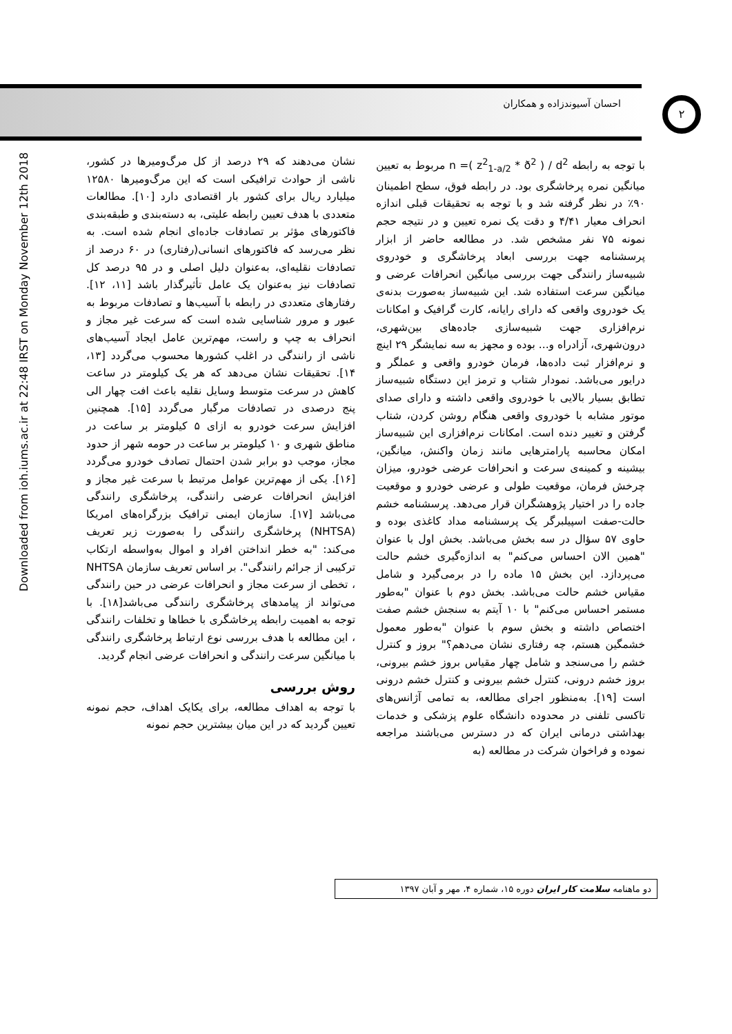احسان آسیوندزاده و همکاران ۲
Downloaded from ioh.iums.ac.ir at 22:48 IRST on Monday November 12th 2018
نشان می‌دهند که ۲۹ درصد از کل مرگ‌ومیرها در کشور، ناشی از حوادث ترافیکی است که این مرگ‌ومیرها ۱۲۵۸۰ میلیارد ریال برای کشور بار اقتصادی دارد [۱۰]. مطالعات متعددی با هدف تعیین رابطه علیتی، به دسته‌بندی و طبقه‌بندی فاکتورهای مؤثر بر تصادفات جاده‌ای انجام شده است. به نظر می‌رسد که فاکتورهای انسانی(رفتاری) در ۶۰ درصد از تصادفات نقلیه‌ای، به‌عنوان دلیل اصلی و در ۹۵ درصد کل تصادفات نیز به‌عنوان یک عامل تأثیرگذار باشد [۱۱، ۱۲]. رفتارهای متعددی در رابطه با آسیب‌ها و تصادفات مربوط به عبور و مرور شناسایی شده است که سرعت غیر مجاز و انحراف به چپ و راست، مهم‌ترین عامل ایجاد آسیب‌های ناشی از رانندگی در اغلب کشورها محسوب می‌گردد [۱۳، ۱۴]. تحقیقات نشان می‌دهد که هر یک کیلومتر در ساعت کاهش در سرعت متوسط وسایل نقلیه باعث افت چهار الی پنج درصدی در تصادفات مرگبار می‌گردد [۱۵]. همچنین افزایش سرعت خودرو به ازای ۵ کیلومتر بر ساعت در مناطق شهری و ۱۰ کیلومتر بر ساعت در حومه شهر از حدود مجاز، موجب دو برابر شدن احتمال تصادف خودرو می‌گردد [۱۶]. یکی از مهم‌ترین عوامل مرتبط با سرعت غیر مجاز و افزایش انحرافات عرضی رانندگی، پرخاشگری رانندگی می‌باشد [۱۷]. سازمان ایمنی ترافیک بزرگراه‌های امریکا (NHTSA) پرخاشگری رانندگی را به‌صورت زیر تعریف می‌کند: "به خطر انداختن افراد و اموال به‌واسطه ارتکاب ترکیبی از جرائم رانندگی". بر اساس تعریف سازمان NHTSA ، تخطی از سرعت مجاز و انحرافات عرضی در حین رانندگی می‌تواند از پیامدهای پرخاشگری رانندگی می‌باشد[۱۸]. با توجه به اهمیت رابطه پرخاشگری با خطاها و تخلفات رانندگی ، این مطالعه با هدف بررسی نوع ارتباط پرخاشگری رانندگی با میانگین سرعت رانندگی و انحرافات عرضی انجام گردید.
روش بررسی
با توجه به اهداف مطالعه، برای یکایک اهداف، حجم نمونه تعیین گردید که در این میان بیشترین حجم نمونه
با توجه به رابطه n =( z<sup>2</sup><sub>1-a/2</sub> * ð<sup>2</sup> ) / d<sup>2</sup> مربوط به تعیین میانگین نمره پرخاشگری بود. در رابطه فوق، سطح اطمینان ۹۰٪ در نظر گرفته شد و با توجه به تحقیقات قبلی اندازه انحراف معیار ۴/۴۱ و دقت یک نمره تعیین و در نتیجه حجم نمونه ۷۵ نفر مشخص شد. در مطالعه حاضر از ابزار پرسشنامه جهت بررسی ابعاد پرخاشگری و خودروی شبیه‌ساز رانندگی جهت بررسی میانگین انحرافات عرضی و میانگین سرعت استفاده شد. این شبیه‌ساز به‌صورت بدنه‌ی یک خودروی واقعی که دارای رایانه، کارت گرافیک و امکانات نرم‌افزاری جهت شبیه‌سازی جاده‌های بین‌شهری، درون‌شهری، آزادراه و... بوده و مجهز به سه نمایشگر ۲۹ اینچ و نرم‌افزار ثبت داده‌ها، فرمان خودرو واقعی و عملگر و درایور می‌باشد. نمودار شتاب و ترمز این دستگاه شبیه‌ساز تطابق بسیار بالایی با خودروی واقعی داشته و دارای صدای موتور مشابه با خودروی واقعی هنگام روشن کردن، شتاب گرفتن و تغییر دنده است. امکانات نرم‌افزاری این شبیه‌ساز امکان محاسبه پارامترهایی مانند زمان واکنش، میانگین، بیشینه و کمینه‌ی سرعت و انحرافات عرضی خودرو، میزان چرخش فرمان، موقعیت طولی و عرضی خودرو و موقعیت جاده را در اختیار پژوهشگران قرار می‌دهد. پرسشنامه خشم حالت-صفت اسپیلبرگر یک پرسشنامه مداد کاغذی بوده و حاوی ۵۷ سؤال در سه بخش می‌باشد. بخش اول با عنوان "همین الان احساس می‌کنم" به اندازه‌گیری خشم حالت می‌پردازد. این بخش ۱۵ ماده را در برمی‌گیرد و شامل مقیاس خشم حالت می‌باشد. بخش دوم با عنوان "به‌طور مستمر احساس می‌کنم" با ۱۰ آیتم به سنجش خشم صفت اختصاص داشته و بخش سوم با عنوان "به‌طور معمول خشمگین هستم، چه رفتاری نشان می‌دهم؟" بروز و کنترل خشم را می‌سنجد و شامل چهار مقیاس بروز خشم بیرونی، بروز خشم درونی، کنترل خشم بیرونی و کنترل خشم درونی است [۱۹]. به‌منظور اجرای مطالعه، به تمامی آژانس‌های تاکسی تلفنی در محدوده دانشگاه علوم پزشکی و خدمات بهداشتی درمانی ایران که در دسترس می‌باشند مراجعه نموده و فراخوان شرکت در مطالعه (به
دو ماهنامه سلامت کار ایران دوره ۱۵، شماره ۴، مهر و آبان ۱۳۹۷